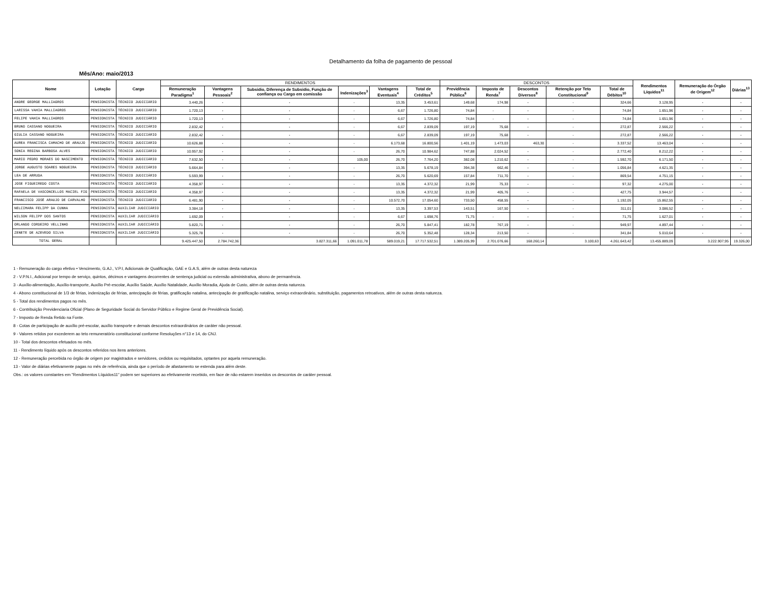Detalhamento da folha de pagamento de pessoal
Mês/Ano: maio/2013
| Nome | Lotação | Cargo | RENDIMENTOS | | | | | | DESCONTOS | | | | | Rendimentos Líquidos<sup>11</sup> | Remuneração do Órgão de Origem<sup>12</sup> | Diárias<sup>13</sup> |
| --- | --- | --- | --- | --- | --- | --- | --- | --- | --- | --- | --- | --- | --- | --- | --- | --- |
| | | | Remuneração Paradigma<sup>1</sup> | Vantagens Pessoais<sup>2</sup> | Subsidio, Diferença de Subsidio, Função de confiança ou Cargo em comissão | Indenizações<sup>3</sup> | Vantagens Eventuais<sup>4</sup> | Total de Créditos<sup>5</sup> | Previdência Pública<sup>6</sup> | Imposto de Renda<sup>7</sup> | Descontos Diversos<sup>8</sup> | Retenção por Teto Constitucional<sup>9</sup> | Total de Débitos<sup>10</sup> | | | |
| ANDRE GEORGE MALLIAGROS | PENSIONISTA | TÉCNICO JUDICIÁRIO | 3.440,26 | - | - | - | 13,35 | 3.453,61 | 149,68 | 174,98 | - | - | 324,66 | 3.128,95 | - | - |
| LARISSA VAHIA MALLIAGROS | PENSIONISTA | TÉCNICO JUDICIÁRIO | 1.720,13 | - | - | - | 6,67 | 1.726,80 | 74,84 | - | - | - | 74,84 | 1.651,96 | - | - |
| FELIPE VAHIA MALLIAGROS | PENSIONISTA | TÉCNICO JUDICIÁRIO | 1.720,13 | - | - | - | 6,67 | 1.726,80 | 74,84 | - | - | - | 74,84 | 1.651,96 | - | - |
| BRUNO CASSANO NOGUEIRA | PENSIONISTA | TÉCNICO JUDICIÁRIO | 2.832,42 | - | - | - | 6,67 | 2.839,09 | 197,19 | 75,68 | - | - | 272,87 | 2.566,22 | - | - |
| GIULIA CASSANO NOGUEIRA | PENSIONISTA | TÉCNICO JUDICIÁRIO | 2.832,42 | - | - | - | 6,67 | 2.839,09 | 197,19 | 75,68 | - | - | 272,87 | 2.566,22 | - | - |
| AUREA FRANCISCA CAMACHO DE ARAUJO | PENSIONISTA | TÉCNICO JUDICIÁRIO | 10.626,88 | - | - | - | 6.173,68 | 16.800,56 | 1.401,19 | 1.473,03 | 463,30 | - | 3.337,52 | 13.463,04 | - | - |
| SONIA REGINA BARBOSA ALVES | PENSIONISTA | TÉCNICO JUDICIÁRIO | 10.957,92 | - | - | - | 26,70 | 10.984,62 | 747,88 | 2.024,52 | - | - | 2.772,40 | 8.212,22 | - | - |
| MARIO PEDRO MORAES DO NASCIMENTO | PENSIONISTA | TÉCNICO JUDICIÁRIO | 7.632,50 | - | - | 105,00 | 26,70 | 7.764,20 | 382,08 | 1.210,62 | - | - | 1.592,70 | 6.171,50 | - | - |
| JORGE AUGUSTO SOARES NOGUEIRA | PENSIONISTA | TÉCNICO JUDICIÁRIO | 5.664,84 | - | - | - | 13,35 | 5.678,19 | 394,38 | 662,46 | - | - | 1.056,84 | 4.621,35 | - | - |
| LEA DE ARRUDA | PENSIONISTA | TÉCNICO JUDICIÁRIO | 5.593,99 | - | - | - | 26,70 | 5.620,69 | 157,84 | 711,70 | - | - | 869,54 | 4.751,15 | - | - |
| JOSE FIGUEIREDO COSTA | PENSIONISTA | TÉCNICO JUDICIÁRIO | 4.358,97 | - | - | - | 13,35 | 4.372,32 | 21,99 | 75,33 | - | - | 97,32 | 4.275,00 | - | - |
| RAFAELA DE VASCONCELLOS MACIEL FIG | PENSIONISTA | TÉCNICO JUDICIÁRIO | 4.358,97 | - | - | - | 13,35 | 4.372,32 | 21,99 | 405,76 | - | - | 427,75 | 3.944,57 | - | - |
| FRANCISCO JOSÉ ARAUJO DE CARVALHO | PENSIONISTA | TÉCNICO JUDICIÁRIO | 6.481,90 | - | - | - | 10.572,70 | 17.054,60 | 733,50 | 458,55 | - | - | 1.192,05 | 15.862,55 | - | - |
| NELCIMARA FELIPP DA CUNHA | PENSIONISTA | AUXILIAR JUDICIÁRIO | 3.384,18 | - | - | - | 13,35 | 3.397,53 | 143,51 | 167,50 | - | - | 311,01 | 3.086,52 | - | - |
| WILSON FELIPP DOS SANTOS | PENSIONISTA | AUXILIAR JUDICIÁRIO | 1.692,09 | - | - | - | 6,67 | 1.698,76 | 71,75 | - | - | - | 71,75 | 1.627,01 | - | - |
| ORLANDO CORDEIRO VELLINHO | PENSIONISTA | AUXILIAR JUDICIÁRIO | 5.820,71 | - | - | - | 26,70 | 5.847,41 | 182,78 | 767,19 | - | - | 949,97 | 4.897,44 | - | - |
| ZENETE DE AZEVEDO SILVA | PENSIONISTA | AUXILIAR JUDICIÁRIO | 5.325,78 | - | - | - | 26,70 | 5.352,48 | 128,34 | 213,50 | - | - | 341,84 | 5.010,64 | - | - |
| TOTAL GERAL | | | 9.425.447,50 | 2.784.742,36 | 3.827.311,66 | 1.091.011,78 | 589.019,21 | 17.717.532,51 | 1.389.205,99 | 2.701.076,66 | 168.260,14 | 3.100,63 | 4.261.643,42 | 13.455.889,09 | 3.222.907,95 | 19.326,00 |
1 - Remuneração do cargo efetivo • Vencimento, G.AJ., V.P.I, Adicionais de Qualificação, GAE e G.A.S, além de outras desta natureza
2 - V.P.N.I., Adicional por tempo de serviço, quintos, décimos e vantagens decorrentes de sentença judicial ou extensão administrativa, abono de permanência.
3 - Auxílio-alimentação, Auxílio-transporte, Auxílio Pré-escolar, Auxílio Saúde, Auxílio Natalidade, Auxílio Moradia, Ajuda de Custo, além de outras desta natureza.
4 - Abono constitucional de 1/3 de férias, indenização de férias, antecipação de férias, gratificação natalina, antecipação de gratificação natalina, serviço extraordinário, substituição, pagamentos retroativos, além de outras desta natureza.
5 - Total dos rendimentos pagos no mês.
6 - Contribuição Previdenciaria Oficial (Plano de Seguridade Social do Servidor Público e Regime Geral de Previdência Social).
7 - Imposto de Renda Retido na Fonte.
8 - Cotas de participação de auxílio pré-escolar, auxílio transporte e demais descontos extraordinários de caráter não pessoal.
9 - Valores retidos por excederem ao teto remuneratório constitucional conforme Resoluções n°13 e 14, do CNJ.
10 - Total dos descontos efetuados no mês.
11 - Rendimento líquido após os descontos referidos nos itens anteriores.
12 - Remuneração percebida no órgão de origem por magistrados e servidores, cedidos ou requisitados, optantes por aquela remuneração.
13 - Valor de diárias efetivamente pagas no mês de referência, ainda que o período de afastamento se estenda para além deste.
Obs.: os valores constantes em "Rendimentos Líquidos11" podem ser superiores ao efetivamente recebido, em face de não estarem inseridos os descontos de caráter pessoal.